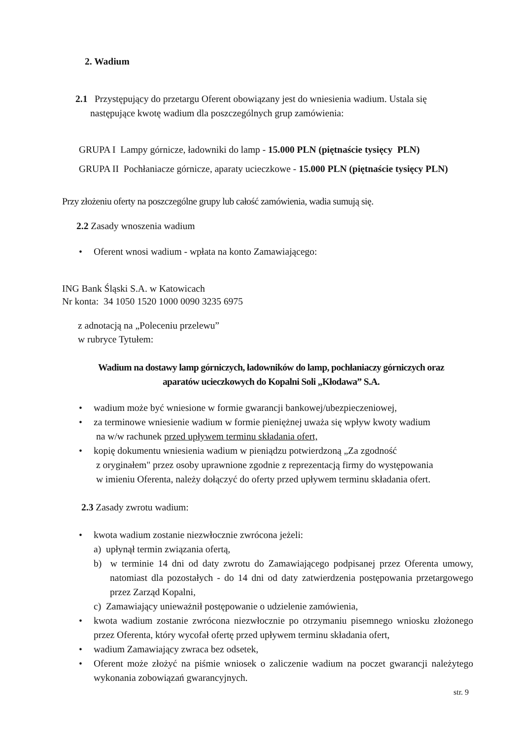2. Wadium
2.1 Przystępujący do przetargu Oferent obowiązany jest do wniesienia wadium. Ustala się
następujące kwotę wadium dla poszczególnych grup zamówienia:
GRUPA I Lampy górnicze, ładowniki do lamp - 15.000 PLN (piętnaście tysięcy PLN)
GRUPA II Pochłaniacze górnicze, aparaty ucieczkowe - 15.000 PLN (piętnaście tysięcy PLN)
Przy złożeniu oferty na poszczególne grupy lub całość zamówienia, wadia sumują się.
2.2 Zasady wnoszenia wadium
• Oferent wnosi wadium - wpłata na konto Zamawiającego:
ING Bank Śląski S.A. w Katowicach
Nr konta: 34 1050 1520 1000 0090 3235 6975
z adnotacją na „Poleceniu przelewu”
w rubryce Tytułem:
Wadium na dostawy lamp górniczych, ładowników do lamp, pochłaniaczy górniczych oraz
aparatów ucieczkowych do Kopalni Soli „Kłodawa” S.A.
• wadium może być wniesione w formie gwarancji bankowej/ubezpieczeniowej,
• za terminowe wniesienie wadium w formie pieniężnej uważa się wpływ kwoty wadium
na w/w rachunek przed upływem terminu składania ofert,
• kopię dokumentu wniesienia wadium w pieniądzu potwierdzoną „Za zgodność
z oryginałem" przez osoby uprawnione zgodnie z reprezentacją firmy do występowania
w imieniu Oferenta, należy dołączyć do oferty przed upływem terminu składania ofert.
2.3 Zasady zwrotu wadium:
• kwota wadium zostanie niezwłocznie zwrócona jeżeli:
a) upłynął termin związania ofertą,
b) w terminie 14 dni od daty zwrotu do Zamawiającego podpisanej przez Oferenta umowy, natomiast dla pozostałych - do 14 dni od daty zatwierdzenia postępowania przetargowego przez Zarząd Kopalni,
c) Zamawiający unieważnił postępowanie o udzielenie zamówienia,
• kwota wadium zostanie zwrócona niezwłocznie po otrzymaniu pisemnego wniosku złożonego przez Oferenta, który wycofał ofertę przed upływem terminu składania ofert,
• wadium Zamawiający zwraca bez odsetek,
• Oferent może złożyć na piśmie wniosek o zaliczenie wadium na poczet gwarancji należytego wykonania zobowiązań gwarancyjnych.
str. 9